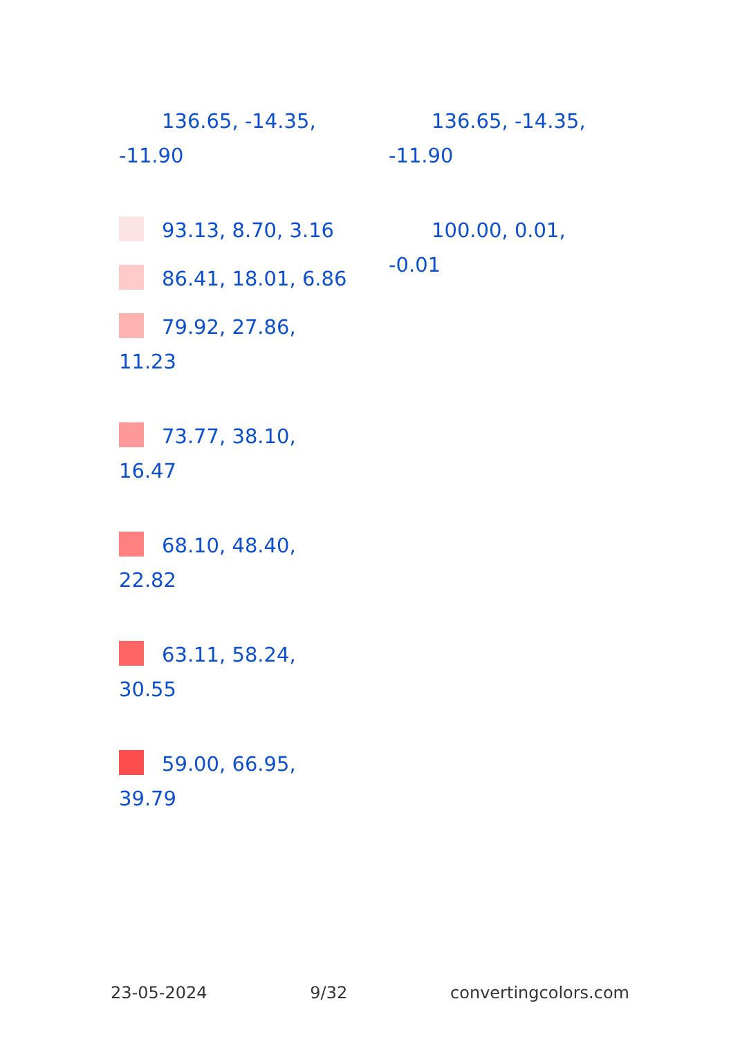136.65, -14.35, -11.90
93.13, 8.70, 3.16
86.41, 18.01, 6.86
79.92, 27.86, 11.23
73.77, 38.10, 16.47
68.10, 48.40, 22.82
63.11, 58.24, 30.55
59.00, 66.95, 39.79
136.65, -14.35, -11.90
100.00, 0.01, -0.01
23-05-2024 9/32 convertingcolors.com